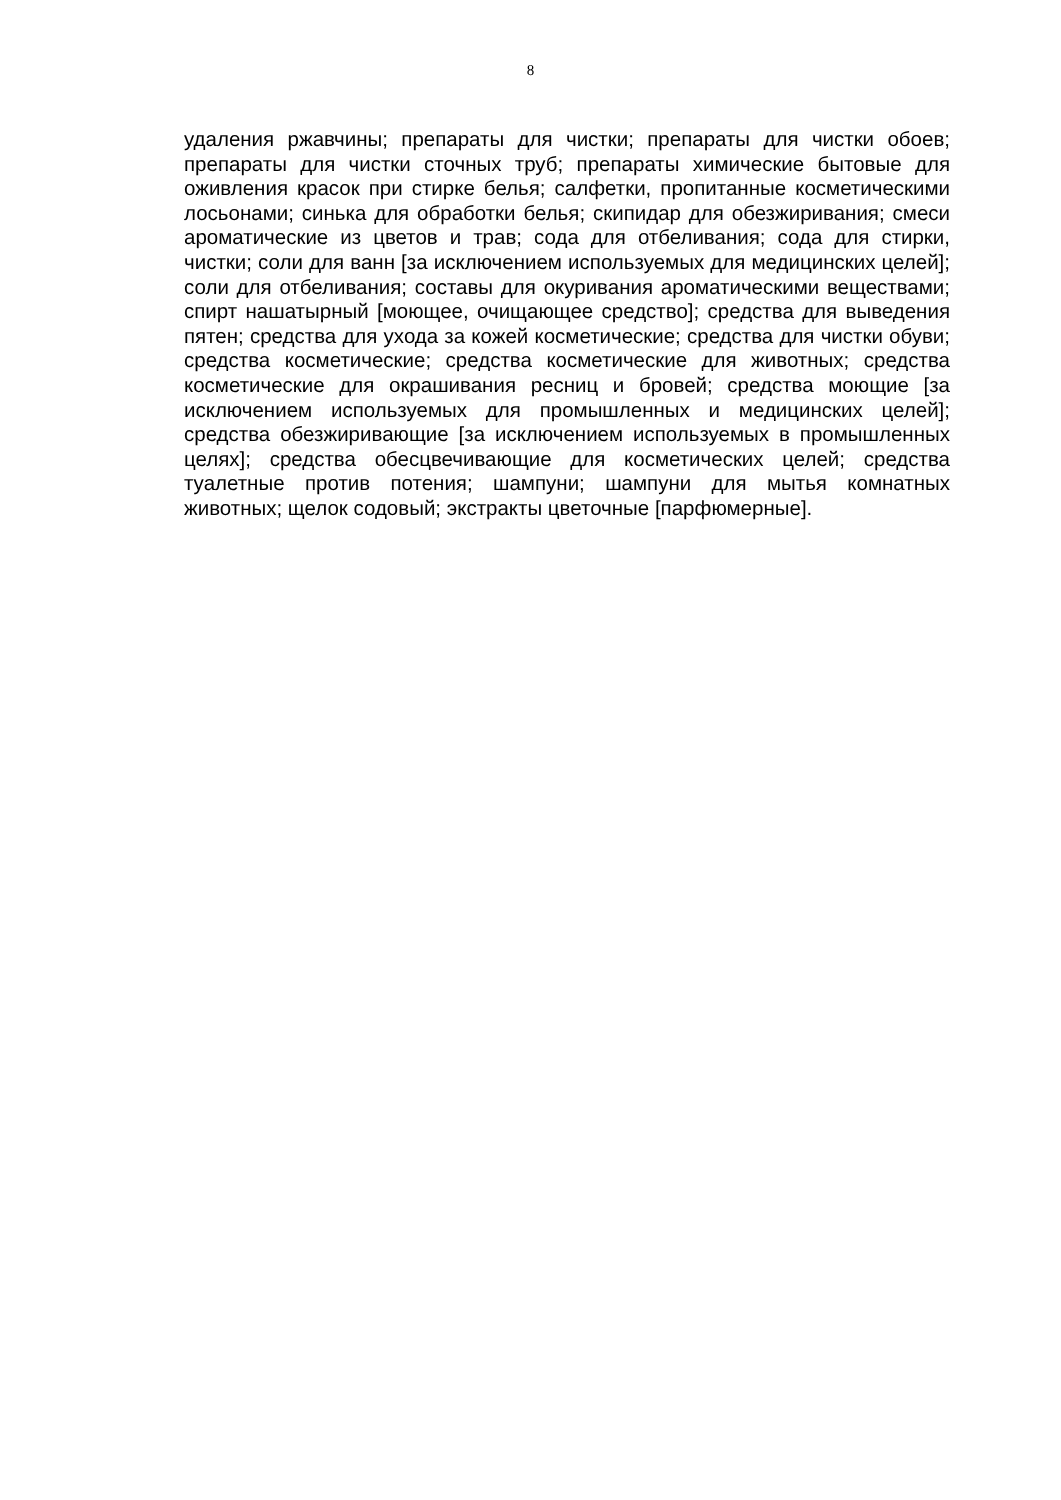8
удаления ржавчины; препараты для чистки; препараты для чистки обоев; препараты для чистки сточных труб; препараты химические бытовые для оживления красок при стирке белья; салфетки, пропитанные косметическими лосьонами; синька для обработки белья; скипидар для обезжиривания; смеси ароматические из цветов и трав; сода для отбеливания; сода для стирки, чистки; соли для ванн [за исключением используемых для медицинских целей]; соли для отбеливания; составы для окуривания ароматическими веществами; спирт нашатырный [моющее, очищающее средство]; средства для выведения пятен; средства для ухода за кожей косметические; средства для чистки обуви; средства косметические; средства косметические для животных; средства косметические для окрашивания ресниц и бровей; средства моющие [за исключением используемых для промышленных и медицинских целей]; средства обезжиривающие [за исключением используемых в промышленных целях]; средства обесцвечивающие для косметических целей; средства туалетные против потения; шампуни; шампуни для мытья комнатных животных; щелок содовый; экстракты цветочные [парфюмерные].